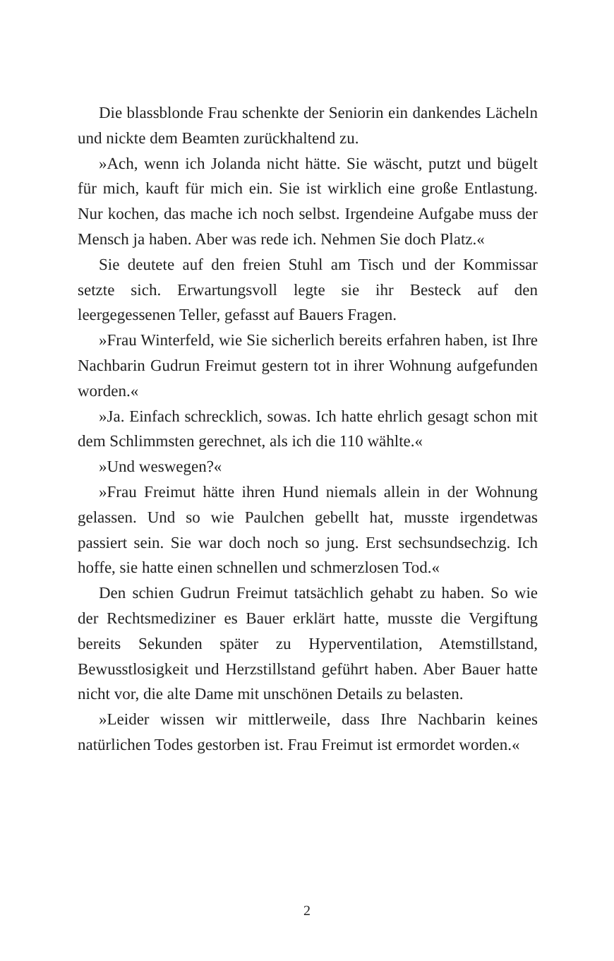Die blassblonde Frau schenkte der Seniorin ein dankendes Lächeln und nickte dem Beamten zurückhaltend zu.
»Ach, wenn ich Jolanda nicht hätte. Sie wäscht, putzt und bügelt für mich, kauft für mich ein. Sie ist wirklich eine große Entlastung. Nur kochen, das mache ich noch selbst. Irgendeine Aufgabe muss der Mensch ja haben. Aber was rede ich. Nehmen Sie doch Platz.«
Sie deutete auf den freien Stuhl am Tisch und der Kommissar setzte sich. Erwartungsvoll legte sie ihr Besteck auf den leergegessenen Teller, gefasst auf Bauers Fragen.
»Frau Winterfeld, wie Sie sicherlich bereits erfahren haben, ist Ihre Nachbarin Gudrun Freimut gestern tot in ihrer Wohnung aufgefunden worden.«
»Ja. Einfach schrecklich, sowas. Ich hatte ehrlich gesagt schon mit dem Schlimmsten gerechnet, als ich die 110 wählte.«
»Und weswegen?«
»Frau Freimut hätte ihren Hund niemals allein in der Wohnung gelassen. Und so wie Paulchen gebellt hat, musste irgendetwas passiert sein. Sie war doch noch so jung. Erst sechsundsechzig. Ich hoffe, sie hatte einen schnellen und schmerzlosen Tod.«
Den schien Gudrun Freimut tatsächlich gehabt zu haben. So wie der Rechtsmediziner es Bauer erklärt hatte, musste die Vergiftung bereits Sekunden später zu Hyperventilation, Atemstillstand, Bewusstlosigkeit und Herzstillstand geführt haben. Aber Bauer hatte nicht vor, die alte Dame mit unschönen Details zu belasten.
»Leider wissen wir mittlerweile, dass Ihre Nachbarin keines natürlichen Todes gestorben ist. Frau Freimut ist ermordet worden.«
2